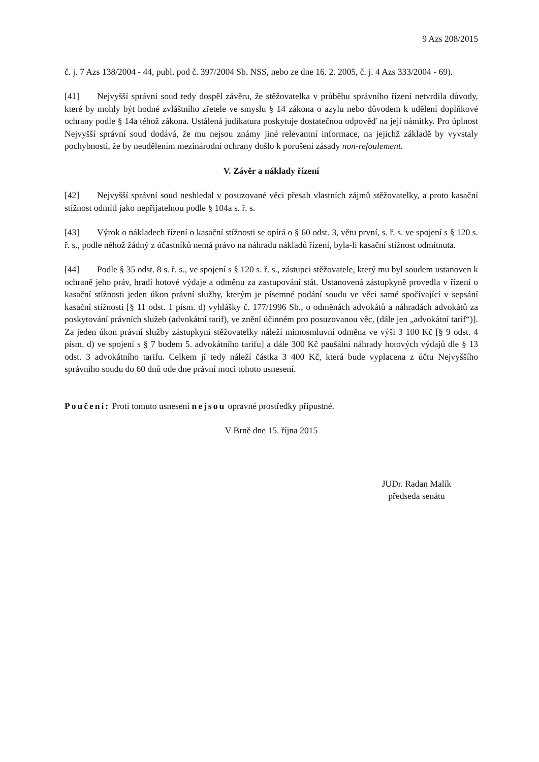9 Azs 208/2015
č. j. 7 Azs 138/2004 - 44, publ. pod č. 397/2004 Sb. NSS, nebo ze dne 16. 2. 2005, č. j. 4 Azs 333/2004 - 69).
[41] Nejvyšší správní soud tedy dospěl závěru, že stěžovatelka v průběhu správního řízení netvrdila důvody, které by mohly být hodné zvláštního zřetele ve smyslu § 14 zákona o azylu nebo důvodem k udělení doplňkové ochrany podle § 14a téhož zákona. Ustálená judikatura poskytuje dostatečnou odpověď na její námitky. Pro úplnost Nejvyšší správní soud dodává, že mu nejsou známy jiné relevantní informace, na jejichž základě by vyvstaly pochybnosti, že by neudělením mezinárodní ochrany došlo k porušení zásady non-refoulement.
V. Závěr a náklady řízení
[42] Nejvyšší správní soud neshledal v posuzované věci přesah vlastních zájmů stěžovatelky, a proto kasační stížnost odmítl jako nepřijatelnou podle § 104a s. ř. s.
[43] Výrok o nákladech řízení o kasační stížnosti se opírá o § 60 odst. 3, větu první, s. ř. s. ve spojení s § 120 s. ř. s., podle něhož žádný z účastníků nemá právo na náhradu nákladů řízení, byla-li kasační stížnost odmítnuta.
[44] Podle § 35 odst. 8 s. ř. s., ve spojení s § 120 s. ř. s., zástupci stěžovatele, který mu byl soudem ustanoven k ochraně jeho práv, hradí hotové výdaje a odměnu za zastupování stát. Ustanovená zástupkyně provedla v řízení o kasační stížnosti jeden úkon právní služby, kterým je písemné podání soudu ve věci samé spočívající v sepsání kasační stížnosti [§ 11 odst. 1 písm. d) vyhlášky č. 177/1996 Sb., o odměnách advokátů a náhradách advokátů za poskytování právních služeb (advokátní tarif), ve znění účinném pro posuzovanou věc, (dále jen „advokátní tarif“)]. Za jeden úkon právní služby zástupkyni stěžovatelky náleží mimosmluvní odměna ve výši 3 100 Kč [§ 9 odst. 4 písm. d) ve spojení s § 7 bodem 5. advokátního tarifu] a dále 300 Kč paušální náhrady hotových výdajů dle § 13 odst. 3 advokátního tarifu. Celkem jí tedy náleží částka 3 400 Kč, která bude vyplacena z účtu Nejvyššího správního soudu do 60 dnů ode dne právní moci tohoto usnesení.
Poučení: Proti tomuto usnesení nejsou opravné prostředky přípustné.
V Brně dne 15. října 2015
JUDr. Radan Malík
předseda senátu